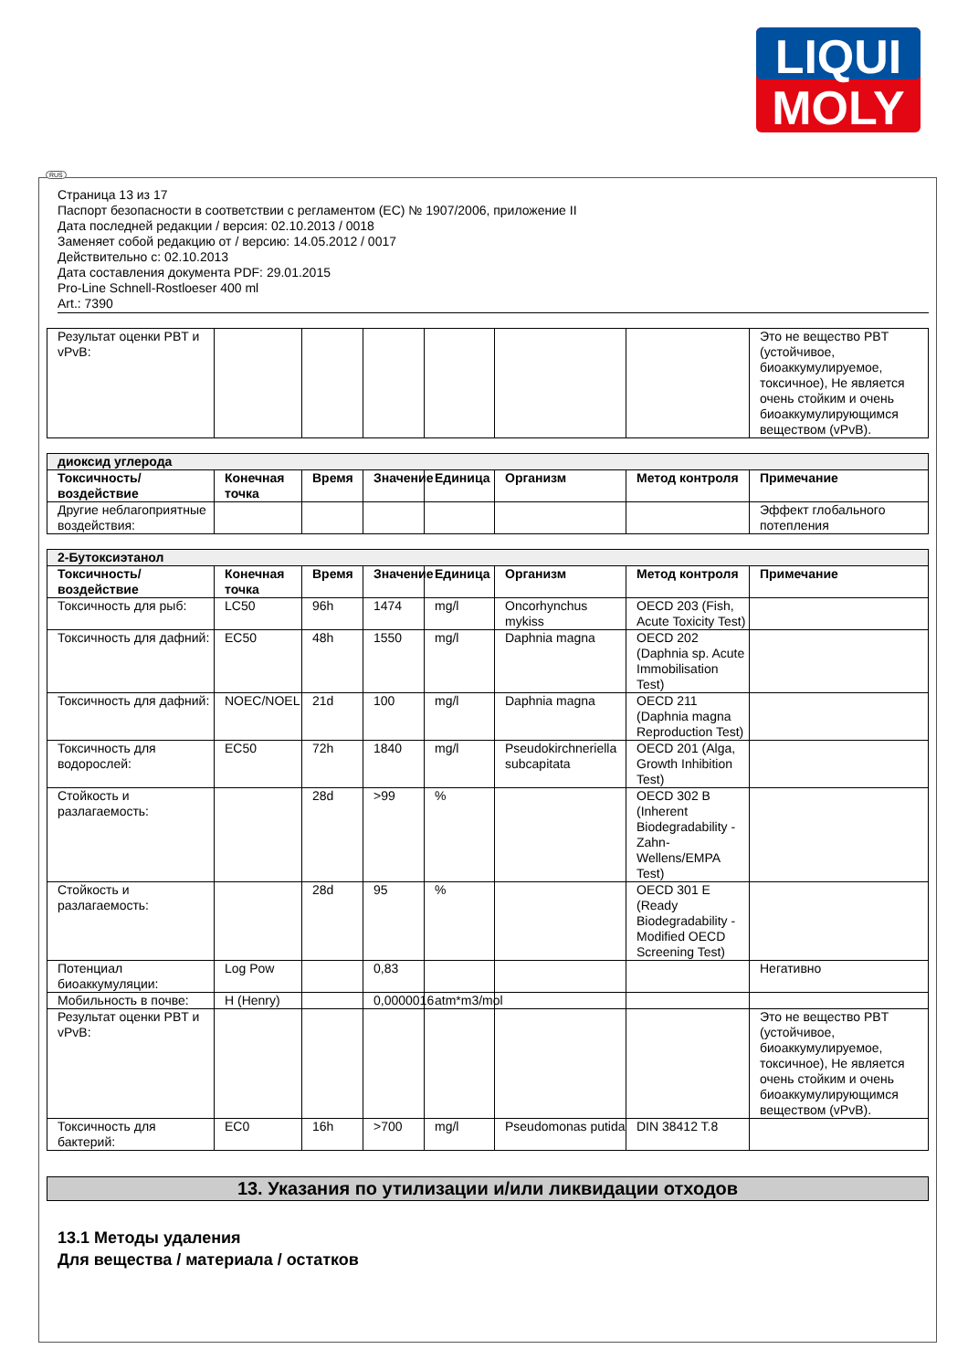LIQUI
MOLY
Страница 13 из 17
Паспорт безопасности в соответствии с регламентом (EC) № 1907/2006, приложение II
Дата последней редакции / версия: 02.10.2013 / 0018
Заменяет собой редакцию от / версию: 14.05.2012 / 0017
Действительно с: 02.10.2013
Дата составления документа PDF: 29.01.2015
Pro-Line Schnell-Rostloeser 400 ml
Art.: 7390
| Результат оценки PBT и vPvB: | | | | | | | Это не вещество PBT (устойчивое, биоаккумулируемое, токсичное), Не является очень стойким и очень биоаккумулирующимся веществом (vPvB). |
| диоксид углерода | | | | | | | |
| Токсичность/воздействие | Конечная точка | Время | Значение | Единица | Организм | Метод контроля | Примечание |
| Другие неблагоприятные воздействия: | | | | | | | Эффект глобального потепления |
| 2-Бутоксиэтанол | | | | | | | |
| Токсичность/воздействие | Конечная точка | Время | Значение | Единица | Организм | Метод контроля | Примечание |
| Токсичность для рыб: | LC50 | 96h | 1474 | mg/l | Oncorhynchus mykiss | OECD 203 (Fish, Acute Toxicity Test) | |
| Токсичность для дафний: | EC50 | 48h | 1550 | mg/l | Daphnia magna | OECD 202 (Daphnia sp. Acute Immobilisation Test) | |
| Токсичность для дафний: | NOEC/NOEL | 21d | 100 | mg/l | Daphnia magna | OECD 211 (Daphnia magna Reproduction Test) | |
| Токсичность для водорослей: | EC50 | 72h | 1840 | mg/l | Pseudokirchneriella subcapitata | OECD 201 (Alga, Growth Inhibition Test) | |
| Стойкость и разлагаемость: | | 28d | >99 | % | | OECD 302 B (Inherent Biodegradability - Zahn-Wellens/EMPA Test) | |
| Стойкость и разлагаемость: | | 28d | 95 | % | | OECD 301 E (Ready Biodegradability - Modified OECD Screening Test) | |
| Потенциал биоаккумуляции: | Log Pow | | 0,83 | | | | Негативно |
| Мобильность в почве: | H (Henry) | | 0,0000016 | atm*m3/mol | | | |
| Результат оценки PBT и vPvB: | | | | | | | Это не вещество PBT (устойчивое, биоаккумулируемое, токсичное), Не является очень стойким и очень биоаккумулирующимся веществом (vPvB). |
| Токсичность для бактерий: | EC0 | 16h | >700 | mg/l | Pseudomonas putida | DIN 38412 T.8 | |
13. Указания по утилизации и/или ликвидации отходов
13.1 Методы удаления
Для вещества / материала / остатков
RUS